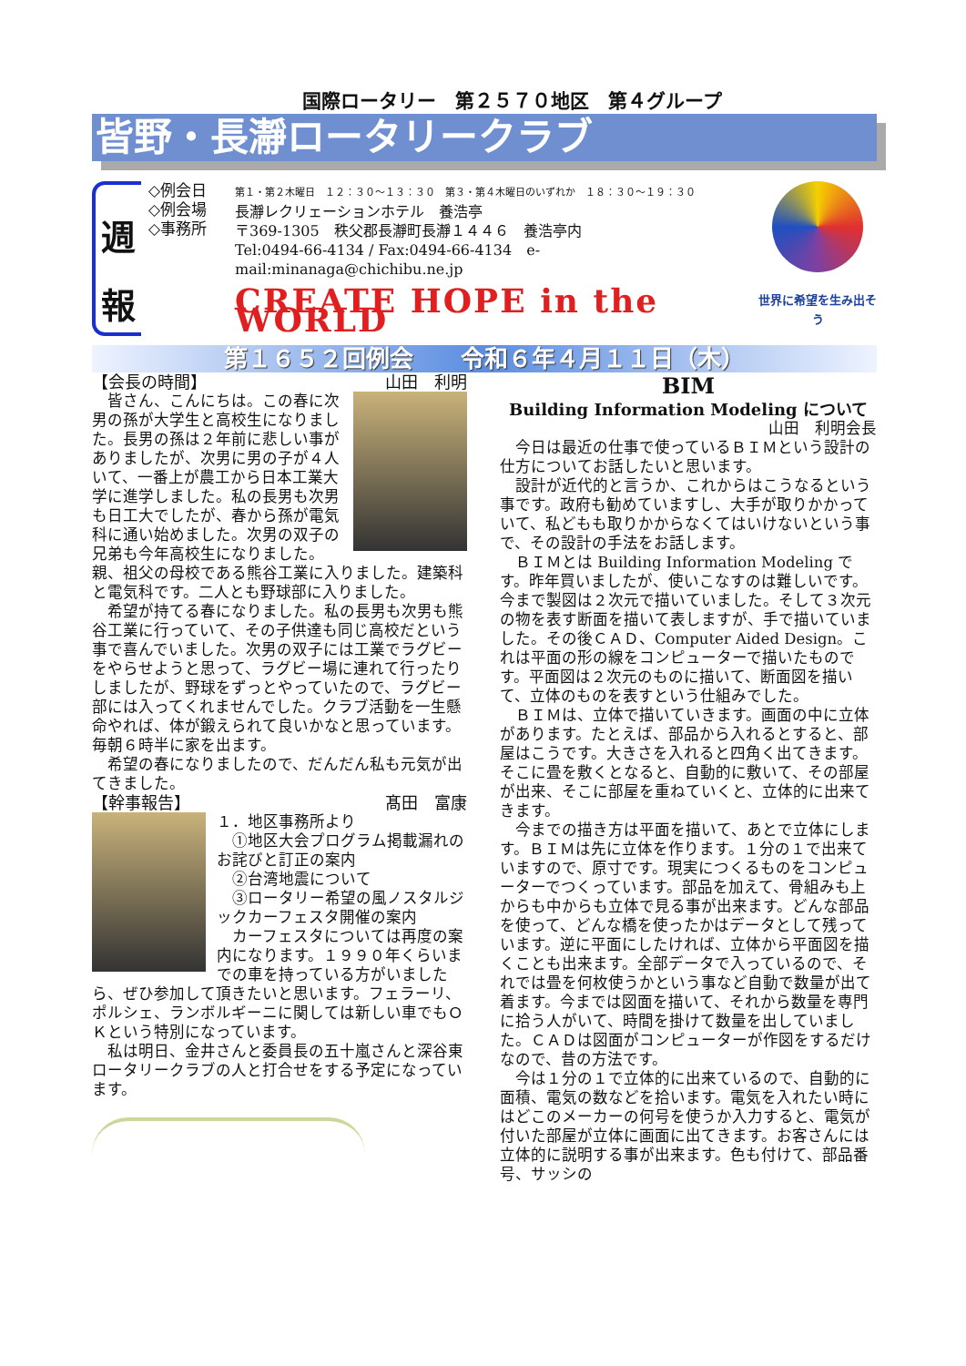国際ロータリー　第２５７０地区　第４グループ
皆野・長瀞ロータリークラブ
週
報
◇例会日
◇例会場
◇事務所
第１・第２木曜日　１２：３０〜１３：３０　第３・第４木曜日のいずれか　１８：３０〜１９：３０
長瀞レクリェーションホテル　養浩亭
〒369-1305　秩父郡長瀞町長瀞１４４６　養浩亭内
Tel:0494-66-4134 / Fax:0494-66-4134　e-mail:minanaga@chichibu.ne.jp
CREATE HOPE in the WORLD
世界に希望を生み出そう
第１６５２回例会　　令和６年４月１１日（木）
【会長の時間】 山田　利明
　皆さん、こんにちは。この春に次男の孫が大学生と高校生になりました。長男の孫は２年前に悲しい事がありましたが、次男に男の子が４人いて、一番上が農工から日本工業大学に進学しました。私の長男も次男も日工大でしたが、春から孫が電気科に通い始めました。次男の双子の兄弟も今年高校生になりました。親、祖父の母校である熊谷工業に入りました。建築科と電気科です。二人とも野球部に入りました。
　希望が持てる春になりました。私の長男も次男も熊谷工業に行っていて、その子供達も同じ高校だという事で喜んでいました。次男の双子には工業でラグビーをやらせようと思って、ラグビー場に連れて行ったりしましたが、野球をずっとやっていたので、ラグビー部には入ってくれませんでした。クラブ活動を一生懸命やれば、体が鍛えられて良いかなと思っています。毎朝６時半に家を出ます。
　希望の春になりましたので、だんだん私も元気が出てきました。
【幹事報告】 髙田　富康
１．地区事務所より
　①地区大会プログラム掲載漏れのお詫びと訂正の案内
　②台湾地震について
　③ロータリー希望の風ノスタルジックカーフェスタ開催の案内
　カーフェスタについては再度の案内になります。１９９０年くらいまでの車を持っている方がいましたら、ぜひ参加して頂きたいと思います。フェラーリ、ポルシェ、ランボルギーニに関しては新しい車でもＯＫという特別になっています。
　私は明日、金井さんと委員長の五十嵐さんと深谷東ロータリークラブの人と打合せをする予定になっています。
BIM
Building Information Modeling について
山田　利明会長
　今日は最近の仕事で使っているＢＩＭという設計の仕方についてお話したいと思います。
　設計が近代的と言うか、これからはこうなるという事です。政府も勧めていますし、大手が取りかかっていて、私どもも取りかからなくてはいけないという事で、その設計の手法をお話します。
　ＢＩＭとは Building Information Modeling です。昨年買いましたが、使いこなすのは難しいです。今まで製図は２次元で描いていました。そして３次元の物を表す断面を描いて表しますが、手で描いていました。その後ＣＡＤ、Computer Aided Design。これは平面の形の線をコンピューターで描いたものです。平面図は２次元のものに描いて、断面図を描いて、立体のものを表すという仕組みでした。
　ＢＩＭは、立体で描いていきます。画面の中に立体があります。たとえば、部品から入れるとすると、部屋はこうです。大きさを入れると四角く出てきます。そこに畳を敷くとなると、自動的に敷いて、その部屋が出来、そこに部屋を重ねていくと、立体的に出来てきます。
　今までの描き方は平面を描いて、あとで立体にします。ＢＩＭは先に立体を作ります。１分の１で出来ていますので、原寸です。現実につくるものをコンピューターでつくっています。部品を加えて、骨組みも上からも中からも立体で見る事が出来ます。どんな部品を使って、どんな橋を使ったかはデータとして残っています。逆に平面にしたければ、立体から平面図を描くことも出来ます。全部データで入っているので、それでは畳を何枚使うかという事など自動で数量が出て着ます。今までは図面を描いて、それから数量を専門に拾う人がいて、時間を掛けて数量を出していました。ＣＡＤは図面がコンピューターが作図をするだけなので、昔の方法です。
　今は１分の１で立体的に出来ているので、自動的に面積、電気の数などを拾います。電気を入れたい時にはどこのメーカーの何号を使うか入力すると、電気が付いた部屋が立体に画面に出てきます。お客さんには立体的に説明する事が出来ます。色も付けて、部品番号、サッシの